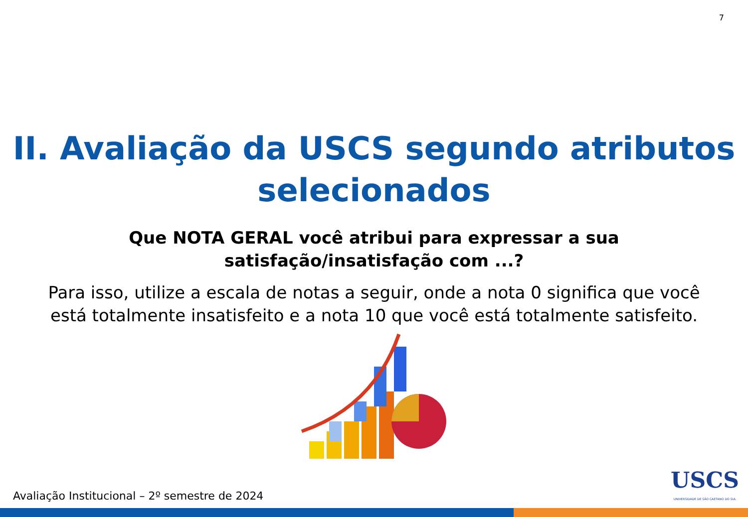7
II. Avaliação da USCS segundo atributos
selecionados
Que NOTA GERAL você atribui para expressar a sua
satisfação/insatisfação com ...?
Para isso, utilize a escala de notas a seguir, onde a nota 0 significa que você
está totalmente insatisfeito e a nota 10 que você está totalmente satisfeito.
Avaliação Institucional – 2º semestre de 2024
USCS
UNIVERSIDADE DE SÃO CAETANO DO SUL